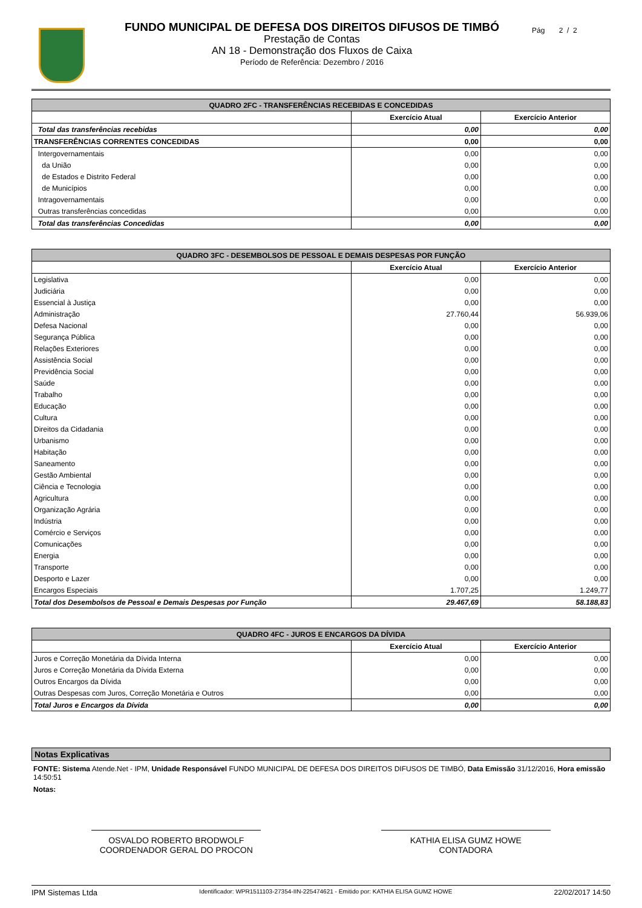FUNDO MUNICIPAL DE DEFESA DOS DIREITOS DIFUSOS DE TIMBÓ
Prestação de Contas
AN 18 - Demonstração dos Fluxos de Caixa
Período de Referência: Dezembro / 2016
Pág 2 / 2
| QUADRO 2FC - TRANSFERÊNCIAS RECEBIDAS E CONCEDIDAS | | |
| | Exercício Atual | Exercício Anterior |
| Total das transferências recebidas | 0,00 | 0,00 |
| TRANSFERÊNCIAS CORRENTES CONCEDIDAS | 0,00 | 0,00 |
| Intergovernamentais | 0,00 | 0,00 |
| da União | 0,00 | 0,00 |
| de Estados e Distrito Federal | 0,00 | 0,00 |
| de Municípios | 0,00 | 0,00 |
| Intragovernamentais | 0,00 | 0,00 |
| Outras transferências concedidas | 0,00 | 0,00 |
| Total das transferências Concedidas | 0,00 | 0,00 |
| QUADRO 3FC - DESEMBOLSOS DE PESSOAL E DEMAIS DESPESAS POR FUNÇÃO | | |
| | Exercício Atual | Exercício Anterior |
| Legislativa | 0,00 | 0,00 |
| Judiciária | 0,00 | 0,00 |
| Essencial à Justiça | 0,00 | 0,00 |
| Administração | 27.760,44 | 56.939,06 |
| Defesa Nacional | 0,00 | 0,00 |
| Segurança Pública | 0,00 | 0,00 |
| Relações Exteriores | 0,00 | 0,00 |
| Assistência Social | 0,00 | 0,00 |
| Previdência Social | 0,00 | 0,00 |
| Saúde | 0,00 | 0,00 |
| Trabalho | 0,00 | 0,00 |
| Educação | 0,00 | 0,00 |
| Cultura | 0,00 | 0,00 |
| Direitos da Cidadania | 0,00 | 0,00 |
| Urbanismo | 0,00 | 0,00 |
| Habitação | 0,00 | 0,00 |
| Saneamento | 0,00 | 0,00 |
| Gestão Ambiental | 0,00 | 0,00 |
| Ciência e Tecnologia | 0,00 | 0,00 |
| Agricultura | 0,00 | 0,00 |
| Organização Agrária | 0,00 | 0,00 |
| Indústria | 0,00 | 0,00 |
| Comércio e Serviços | 0,00 | 0,00 |
| Comunicações | 0,00 | 0,00 |
| Energia | 0,00 | 0,00 |
| Transporte | 0,00 | 0,00 |
| Desporto e Lazer | 0,00 | 0,00 |
| Encargos Especiais | 1.707,25 | 1.249,77 |
| Total dos Desembolsos de Pessoal e Demais Despesas por Função | 29.467,69 | 58.188,83 |
| QUADRO 4FC - JUROS E ENCARGOS DA DÍVIDA | | |
| | Exercício Atual | Exercício Anterior |
| Juros e Correção Monetária da Dívida Interna | 0,00 | 0,00 |
| Juros e Correção Monetária da Dívida Externa | 0,00 | 0,00 |
| Outros Encargos da Dívida | 0,00 | 0,00 |
| Outras Despesas com Juros, Correção Monetária e Outros | 0,00 | 0,00 |
| Total Juros e Encargos da Dívida | 0,00 | 0,00 |
Notas Explicativas
FONTE: Sistema Atende.Net - IPM, Unidade Responsável FUNDO MUNICIPAL DE DEFESA DOS DIREITOS DIFUSOS DE TIMBÓ, Data Emissão 31/12/2016, Hora emissão 14:50:51
Notas:
OSVALDO ROBERTO BRODWOLF
COORDENADOR GERAL DO PROCON
KATHIA ELISA GUMZ HOWE
CONTADORA
IPM Sistemas Ltda Identificador: WPR1511103-27354-IIN-225474621 - Emitido por: KATHIA ELISA GUMZ HOWE 22/02/2017 14:50